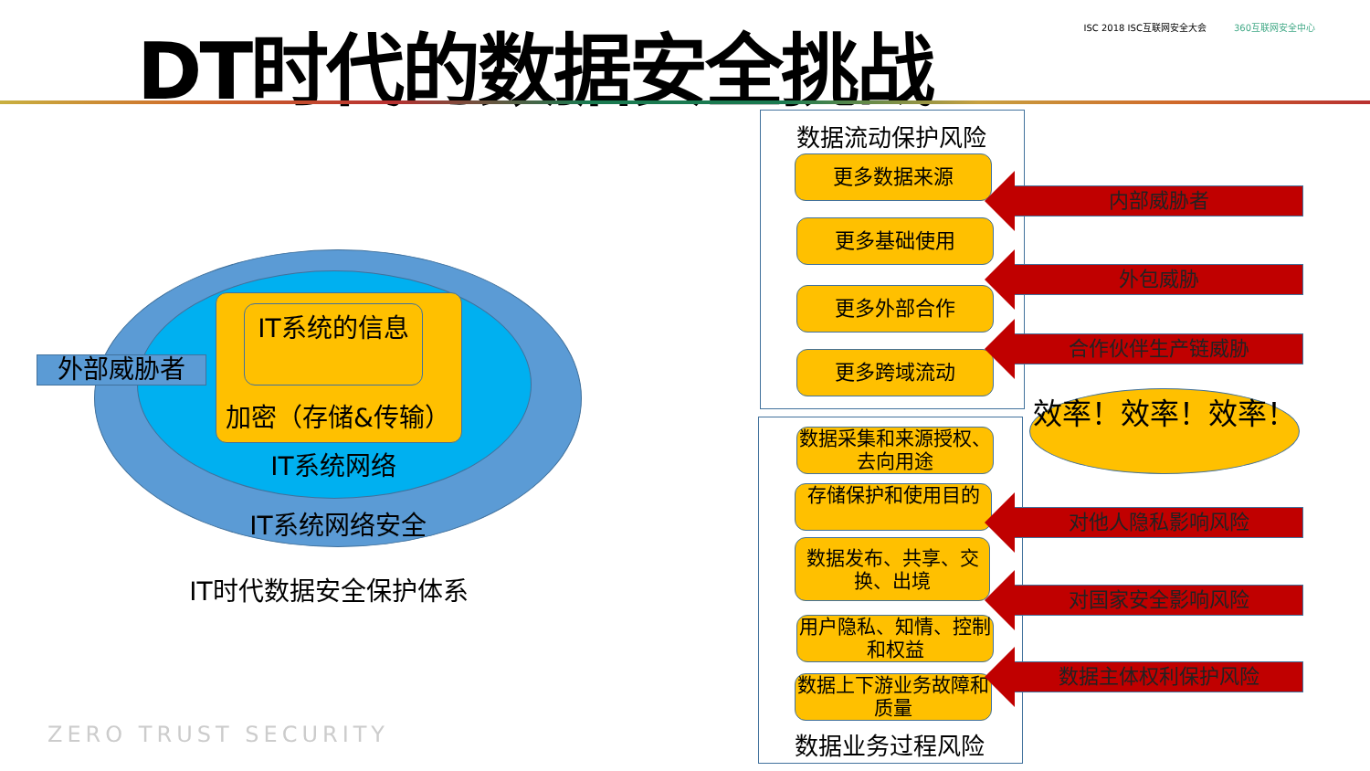DT时代的数据安全挑战
ISC 2018 ISC互联网安全大会 360互联网安全中心
IT系统的信息
加密（存储&传输）
IT系统网络
IT系统网络安全
外部威胁者
IT时代数据安全保护体系
ZERO TRUST SECURITY
数据流动保护风险
更多数据来源
更多基础使用
更多外部合作
更多跨域流动
数据采集和来源授权、去向用途
存储保护和使用目的
数据发布、共享、交换、出境
用户隐私、知情、控制和权益
数据上下游业务故障和质量
数据业务过程风险
内部威胁者
外包威胁
合作伙伴生产链威胁
效率！效率！效率！
对他人隐私影响风险
对国家安全影响风险
数据主体权利保护风险